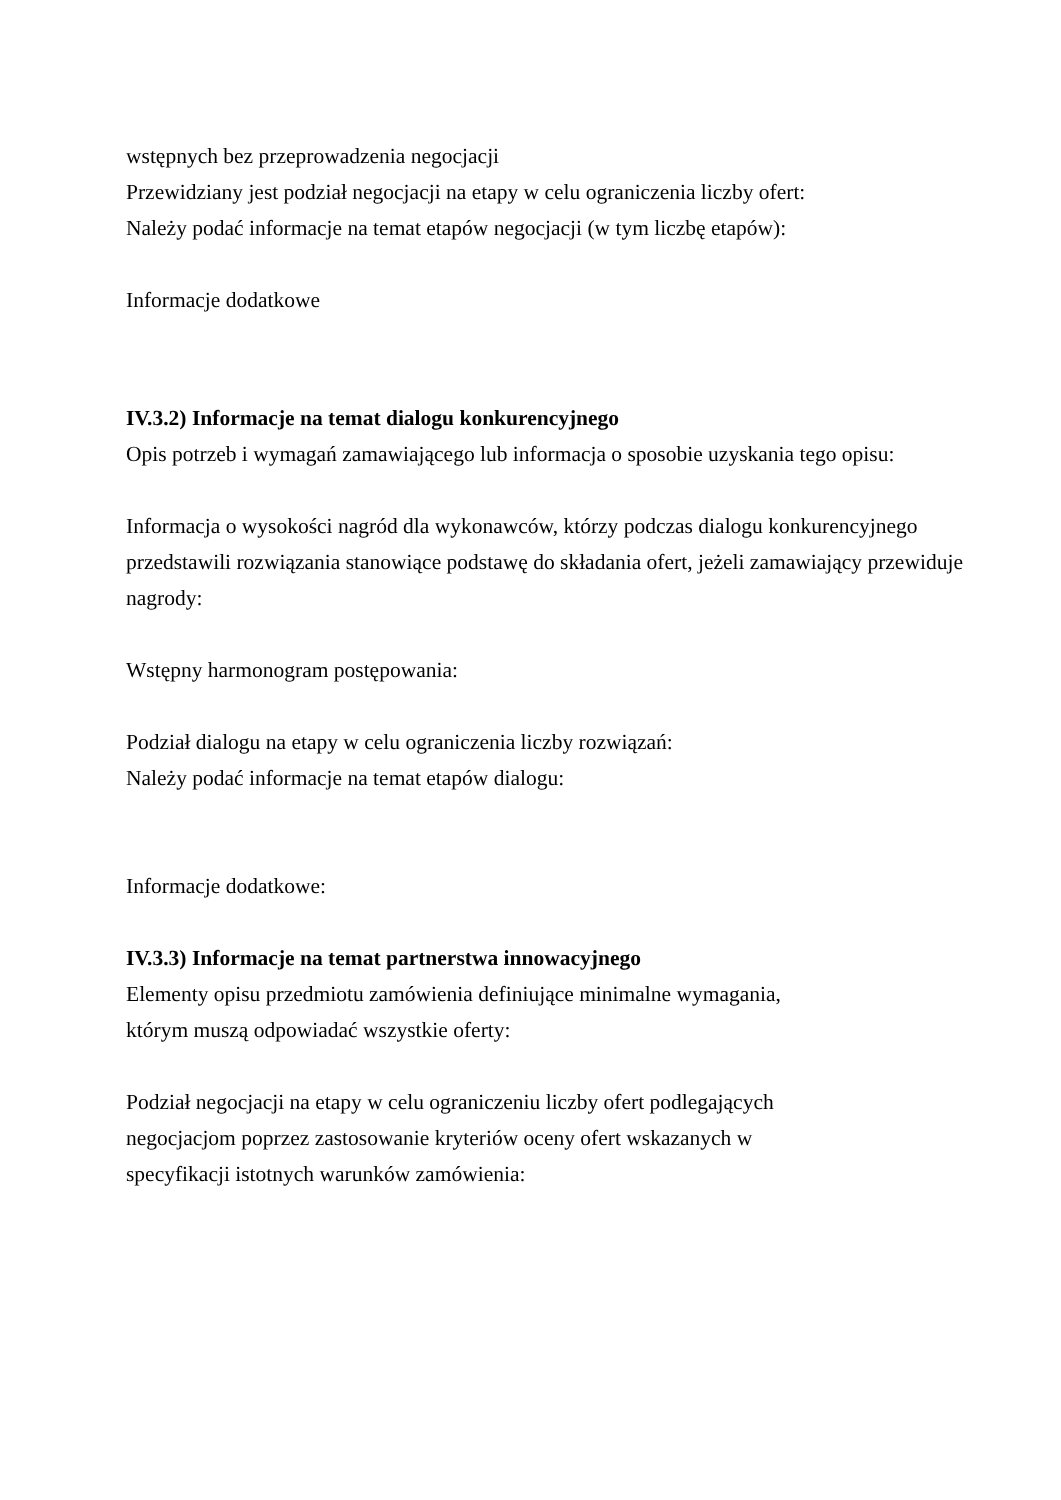wstępnych bez przeprowadzenia negocjacji
Przewidziany jest podział negocjacji na etapy w celu ograniczenia liczby ofert:
Należy podać informacje na temat etapów negocjacji (w tym liczbę etapów):
Informacje dodatkowe
IV.3.2) Informacje na temat dialogu konkurencyjnego
Opis potrzeb i wymagań zamawiającego lub informacja o sposobie uzyskania tego opisu:
Informacja o wysokości nagród dla wykonawców, którzy podczas dialogu konkurencyjnego przedstawili rozwiązania stanowiące podstawę do składania ofert, jeżeli zamawiający przewiduje nagrody:
Wstępny harmonogram postępowania:
Podział dialogu na etapy w celu ograniczenia liczby rozwiązań:
Należy podać informacje na temat etapów dialogu:
Informacje dodatkowe:
IV.3.3) Informacje na temat partnerstwa innowacyjnego
Elementy opisu przedmiotu zamówienia definiujące minimalne wymagania,
którym muszą odpowiadać wszystkie oferty:
Podział negocjacji na etapy w celu ograniczeniu liczby ofert podlegających
negocjacjom poprzez zastosowanie kryteriów oceny ofert wskazanych w
specyfikacji istotnych warunków zamówienia: